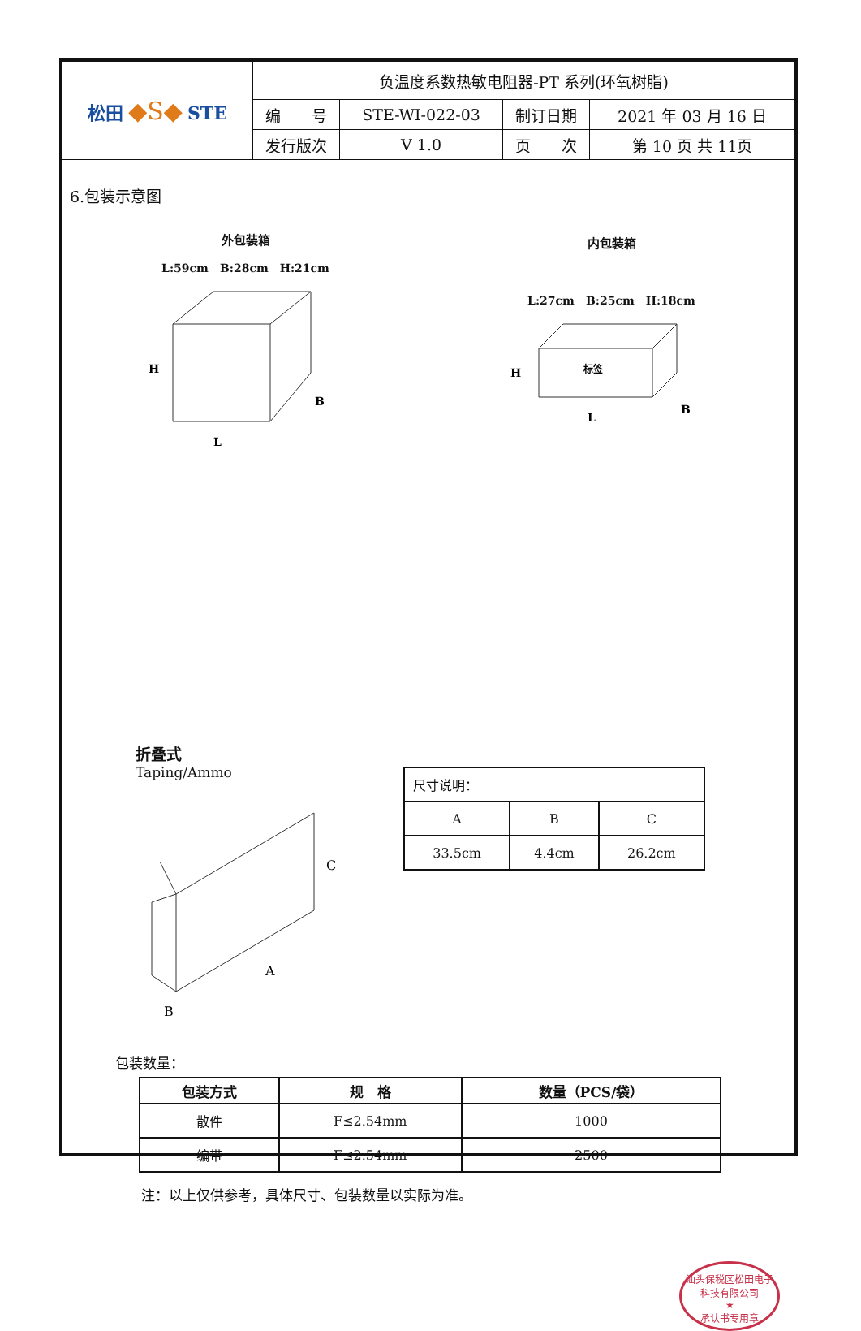| 松田 ◆S◆ STE | 负温度系数热敏电阻器-PT 系列(环氧树脂) | | | |
| | 编 号 | STE-WI-022-03 | 制订日期 | 2021 年 03 月 16 日 |
| | 发行版次 | V 1.0 | 页 次 | 第 10 页 共 11页 |
6.包装示意图
外包装箱
L:59cm　B:28cm　H:21cm
H
L
B
内包装箱
L:27cm　B:25cm　H:18cm
标签
H
L
B
折叠式
Taping/Ammo
C
A
B
| 尺寸说明： | | |
| A | B | C |
| 33.5cm | 4.4cm | 26.2cm |
包装数量：
| 包装方式 | 规 格 | 数量（PCS/袋） |
| --- | --- | --- |
| 散件 | F≤2.54mm | 1000 |
| 编带 | F≤2.54mm | 2500 |
注：以上仅供参考，具体尺寸、包装数量以实际为准。
汕头保税区松田电子科技有限公司
★
承认书专用章